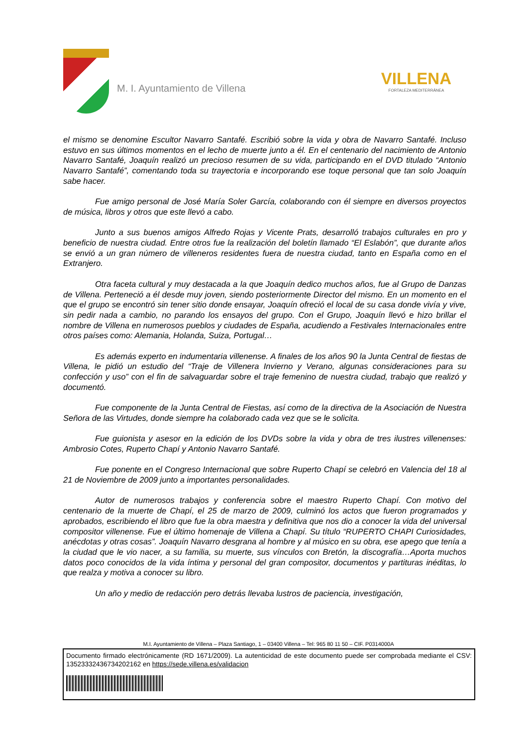M. I. Ayuntamiento de Villena
VILLENA
FORTALEZA MEDITERRÁNEA
el mismo se denomine Escultor Navarro Santafé. Escribió sobre la vida y obra de Navarro Santafé. Incluso estuvo en sus últimos momentos en el lecho de muerte junto a él. En el centenario del nacimiento de Antonio Navarro Santafé, Joaquín realizó un precioso resumen de su vida, participando en el DVD titulado “Antonio Navarro Santafé”, comentando toda su trayectoria e incorporando ese toque personal que tan solo Joaquín sabe hacer.
Fue amigo personal de José María Soler García, colaborando con él siempre en diversos proyectos de música, libros y otros que este llevó a cabo.
Junto a sus buenos amigos Alfredo Rojas y Vicente Prats, desarrolló trabajos culturales en pro y beneficio de nuestra ciudad. Entre otros fue la realización del boletín llamado “El Eslabón”, que durante años se envió a un gran número de villeneros residentes fuera de nuestra ciudad, tanto en España como en el Extranjero.
Otra faceta cultural y muy destacada a la que Joaquín dedico muchos años, fue al Grupo de Danzas de Villena. Perteneció a él desde muy joven, siendo posteriormente Director del mismo. En un momento en el que el grupo se encontró sin tener sitio donde ensayar, Joaquín ofreció el local de su casa donde vivía y vive, sin pedir nada a cambio, no parando los ensayos del grupo. Con el Grupo, Joaquín llevó e hizo brillar el nombre de Villena en numerosos pueblos y ciudades de España, acudiendo a Festivales Internacionales entre otros países como: Alemania, Holanda, Suiza, Portugal…
Es además experto en indumentaria villenense. A finales de los años 90 la Junta Central de fiestas de Villena, le pidió un estudio del “Traje de Villenera Invierno y Verano, algunas consideraciones para su confección y uso” con el fin de salvaguardar sobre el traje femenino de nuestra ciudad, trabajo que realizó y documentó.
Fue componente de la Junta Central de Fiestas, así como de la directiva de la Asociación de Nuestra Señora de las Virtudes, donde siempre ha colaborado cada vez que se le solicita.
Fue guionista y asesor en la edición de los DVDs sobre la vida y obra de tres ilustres villenenses: Ambrosio Cotes, Ruperto Chapí y Antonio Navarro Santafé.
Fue ponente en el Congreso Internacional que sobre Ruperto Chapí se celebró en Valencia del 18 al 21 de Noviembre de 2009 junto a importantes personalidades.
Autor de numerosos trabajos y conferencia sobre el maestro Ruperto Chapí. Con motivo del centenario de la muerte de Chapí, el 25 de marzo de 2009, culminó los actos que fueron programados y aprobados, escribiendo el libro que fue la obra maestra y definitiva que nos dio a conocer la vida del universal compositor villenense. Fue el último homenaje de Villena a Chapí. Su título “RUPERTO CHAPI Curiosidades, anécdotas y otras cosas”. Joaquín Navarro desgrana al hombre y al músico en su obra, ese apego que tenía a la ciudad que le vio nacer, a su familia, su muerte, sus vínculos con Bretón, la discografía…Aporta muchos datos poco conocidos de la vida íntima y personal del gran compositor, documentos y partituras inéditas, lo que realza y motiva a conocer su libro.
Un año y medio de redacción pero detrás llevaba lustros de paciencia, investigación,
M.I. Ayuntamiento de Villena – Plaza Santiago, 1 – 03400 Villena – Tel: 965 80 11 50 – CIF. P0314000A
Documento firmado electrónicamente (RD 1671/2009). La autenticidad de este documento puede ser comprobada mediante el CSV: 13523332436734202162 en https://sede.villena.es/validacion